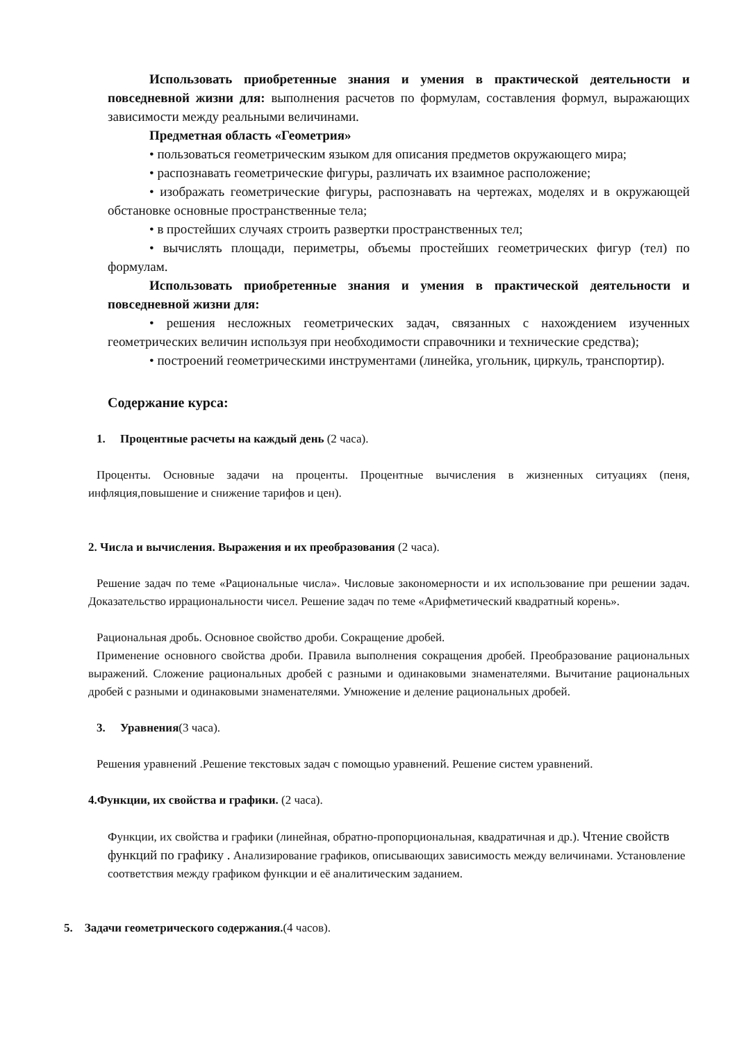Использовать приобретенные знания и умения в практической деятельности и повседневной жизни для: выполнения расчетов по формулам, составления формул, выражающих зависимости между реальными величинами.
Предметная область «Геометрия»
• пользоваться геометрическим языком для описания предметов окружающего мира;
• распознавать геометрические фигуры, различать их взаимное расположение;
• изображать геометрические фигуры, распознавать на чертежах, моделях и в окружающей обстановке основные пространственные тела;
• в простейших случаях строить развертки пространственных тел;
• вычислять площади, периметры, объемы простейших геометрических фигур (тел) по формулам.
Использовать приобретенные знания и умения в практической деятельности и повседневной жизни для:
• решения несложных геометрических задач, связанных с нахождением изученных геометрических величин используя при необходимости справочники и технические средства);
• построений геометрическими инструментами (линейка, угольник, циркуль, транспортир).
Содержание курса:
1. Процентные расчеты на каждый день (2 часа).
Проценты. Основные задачи на проценты. Процентные вычисления в жизненных ситуациях (пеня, инфляция,повышение и снижение тарифов и цен).
2. Числа и вычисления. Выражения и их преобразования (2 часа).
Решение задач по теме «Рациональные числа». Числовые закономерности и их использование при решении задач. Доказательство иррациональности чисел. Решение задач по теме «Арифметический квадратный корень».
Рациональная дробь. Основное свойство дроби. Сокращение дробей.
Применение основного свойства дроби. Правила выполнения сокращения дробей. Преобразование рациональных выражений. Сложение рациональных дробей с разными и одинаковыми знаменателями. Вычитание рациональных дробей с разными и одинаковыми знаменателями. Умножение и деление рациональных дробей.
3. Уравнения(3 часа).
Решения уравнений .Решение текстовых задач с помощью уравнений. Решение систем уравнений.
4.Функции, их свойства и графики. (2 часа).
Функции, их свойства и графики (линейная, обратно-пропорциональная, квадратичная и др.). Чтение свойств функций по графику . Анализирование графиков, описывающих зависимость между величинами. Установление соответствия между графиком функции и её аналитическим заданием.
5. Задачи геометрического содержания.(4 часов).